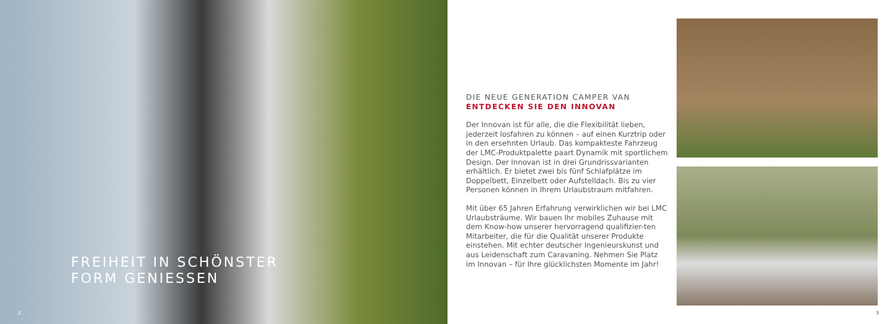FREIHEIT IN SCHÖNSTER
FORM GENIESSEN
2
DIE NEUE GENERATION CAMPER VAN
ENTDECKEN SIE DEN INNOVAN
Der Innovan ist für alle, die die Flexibilität lieben, jederzeit losfahren zu können – auf einen Kurztrip oder in den ersehnten Urlaub. Das kompakteste Fahrzeug der LMC-Produktpalette paart Dynamik mit sportlichem Design. Der Innovan ist in drei Grundrissvarianten erhältlich. Er bietet zwei bis fünf Schlafplätze im Doppelbett, Einzelbett oder Aufstelldach. Bis zu vier Personen können in Ihrem Urlaubstraum mitfahren.
Mit über 65 Jahren Erfahrung verwirklichen wir bei LMC Urlaubsträume. Wir bauen Ihr mobiles Zuhause mit dem Know-how unserer hervorragend qualifizier-ten Mitarbeiter, die für die Qualität unserer Produkte einstehen. Mit echter deutscher Ingenieurskunst und aus Leidenschaft zum Caravaning. Nehmen Sie Platz im Innovan – für Ihre glücklichsten Momente im Jahr!
3